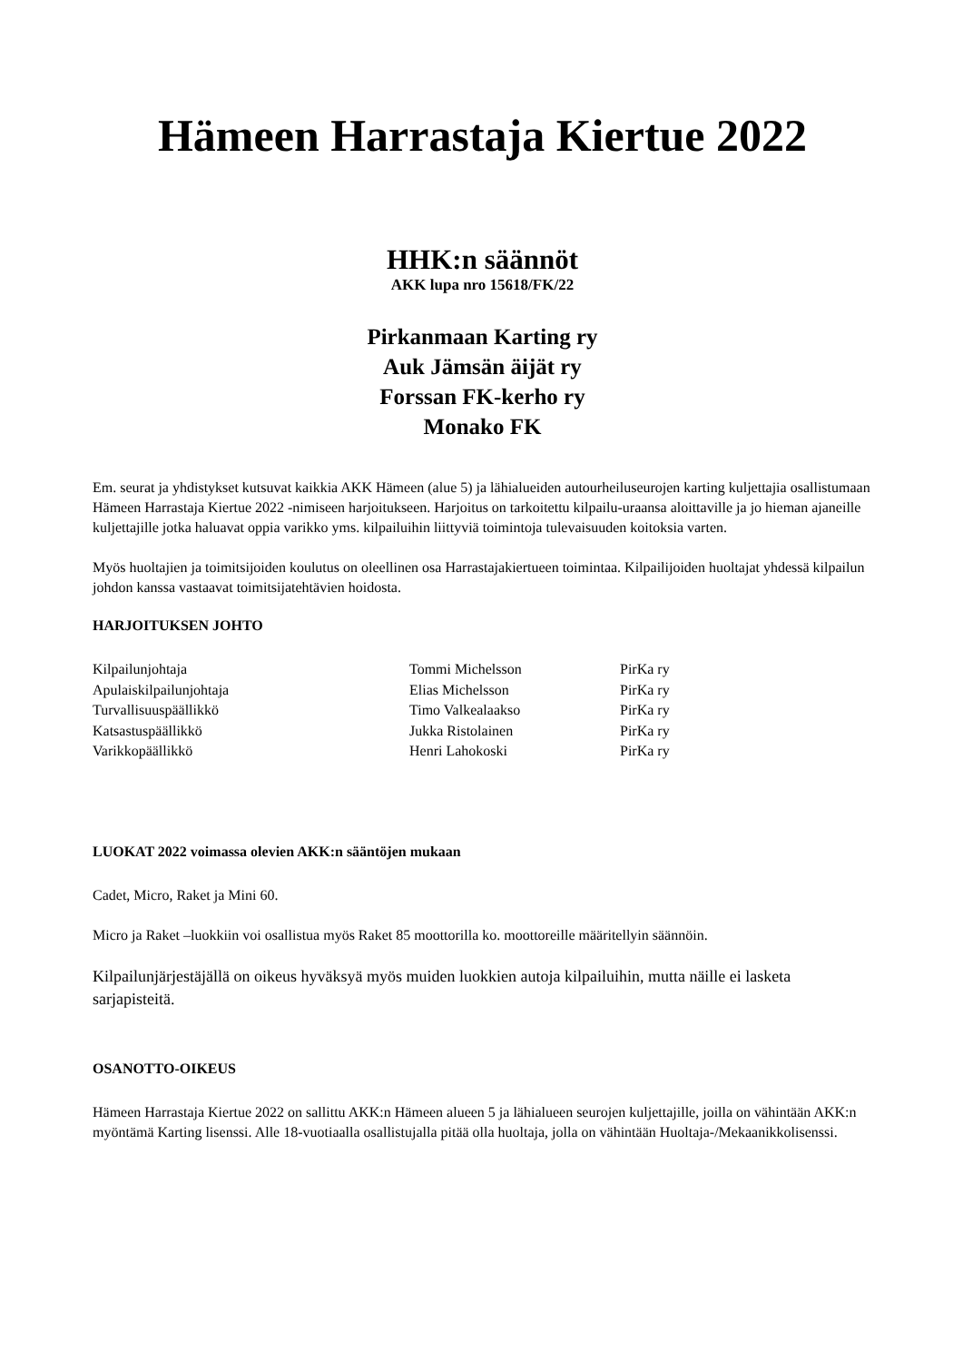Hämeen Harrastaja Kiertue 2022
HHK:n säännöt
AKK lupa nro 15618/FK/22
Pirkanmaan Karting ry
Auk Jämsän äijät ry
Forssan FK-kerho ry
Monako FK
Em. seurat ja yhdistykset kutsuvat kaikkia AKK Hämeen (alue 5) ja lähialueiden autourheiluseurojen karting kuljettajia osallistumaan Hämeen Harrastaja Kiertue 2022 -nimiseen harjoitukseen. Harjoitus on tarkoitettu kilpailu-uraansa aloittaville ja jo hieman ajaneille kuljettajille jotka haluavat oppia varikko yms. kilpailuihin liittyviä toimintoja tulevaisuuden koitoksia varten.
Myös huoltajien ja toimitsijoiden koulutus on oleellinen osa Harrastajakiertueen toimintaa. Kilpailijoiden huoltajat yhdessä kilpailun johdon kanssa vastaavat toimitsijatehtävien hoidosta.
HARJOITUKSEN JOHTO
| Kilpailunjohtaja | Tommi Michelsson | PirKa ry |
| Apulaiskilpailunjohtaja | Elias Michelsson | PirKa ry |
| Turvallisuuspäällikkö | Timo Valkealaakso | PirKa ry |
| Katsastuspäällikkö | Jukka Ristolainen | PirKa ry |
| Varikkopäällikkö | Henri Lahokoski | PirKa ry |
LUOKAT 2022 voimassa olevien AKK:n sääntöjen mukaan
Cadet, Micro, Raket ja Mini 60.
Micro ja Raket –luokkiin voi osallistua myös Raket 85 moottorilla ko. moottoreille määritellyin säännöin.
Kilpailunjärjestäjällä on oikeus hyväksyä myös muiden luokkien autoja kilpailuihin, mutta näille ei lasketa sarjapisteitä.
OSANOTTO-OIKEUS
Hämeen Harrastaja Kiertue 2022 on sallittu AKK:n Hämeen alueen 5 ja lähialueen seurojen kuljettajille, joilla on vähintään AKK:n myöntämä Karting lisenssi. Alle 18-vuotiaalla osallistujalla pitää olla huoltaja, jolla on vähintään Huoltaja-/Mekaanikkolisenssi.